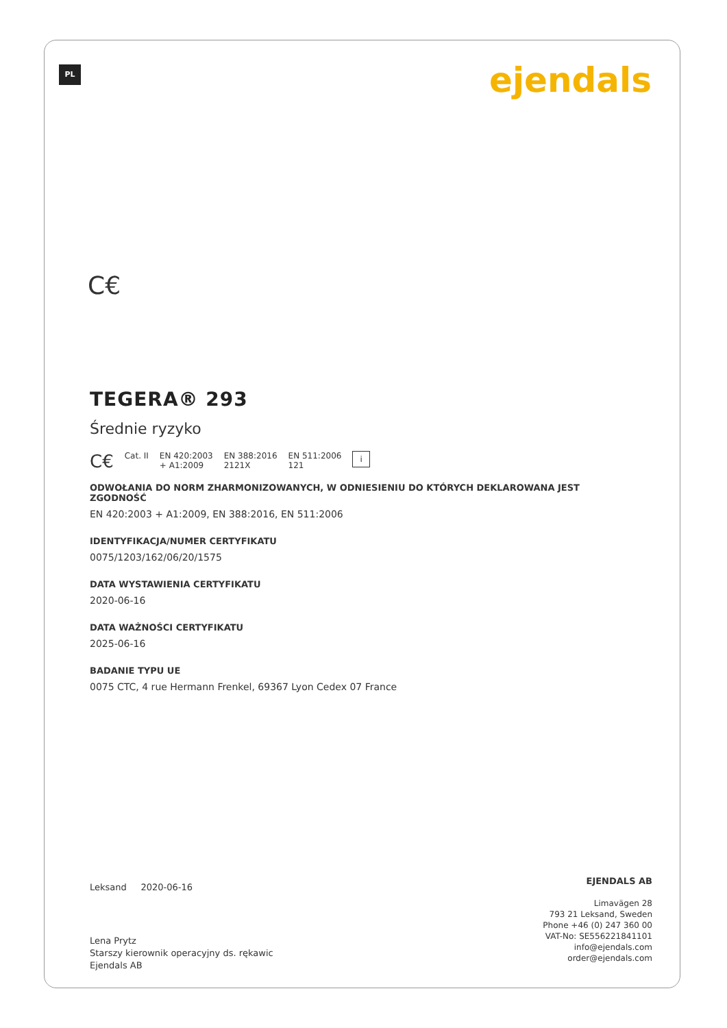PL ejendals
C€
TEGERA® 293
Średnie ryzyko
C€ Cat. II EN 420:2003
+ A1:2009 EN 388:2016
2121X EN 511:2006
121 i
ODWOŁANIA DO NORM ZHARMONIZOWANYCH, W ODNIESIENIU DO KTÓRYCH DEKLAROWANA JEST ZGODNOŚĆ
EN 420:2003 + A1:2009, EN 388:2016, EN 511:2006
IDENTYFIKACJA/NUMER CERTYFIKATU
0075/1203/162/06/20/1575
DATA WYSTAWIENIA CERTYFIKATU
2020-06-16
DATA WAŻNOŚCI CERTYFIKATU
2025-06-16
BADANIE TYPU UE
0075 CTC, 4 rue Hermann Frenkel, 69367 Lyon Cedex 07 France
Leksand 2020-06-16
Lena Prytz
Starszy kierownik operacyjny ds. rękawic
Ejendals AB
EJENDALS AB
Limavägen 28
793 21 Leksand, Sweden
Phone +46 (0) 247 360 00
VAT-No: SE556221841101
info@ejendals.com
order@ejendals.com